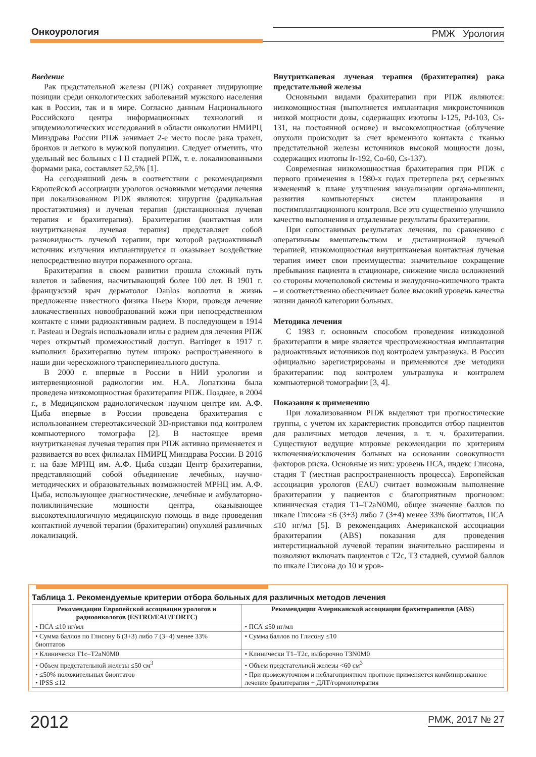Онкоурология РМЖ Урология
Введение
Рак предстательной железы (РПЖ) сохраняет лидирующие позиции среди онкологических заболеваний мужского населения как в России, так и в мире. Согласно данным Национального Российского центра информационных технологий и эпидемиологических исследований в области онкологии НМИРЦ Минздрава России РПЖ занимает 2-е место после рака трахеи, бронхов и легкого в мужской популяции. Следует отметить, что удельный вес больных с I II стадией РПЖ, т. е. локализованными формами рака, составляет 52,5% [1].
На сегодняшний день в соответствии с рекомендациями Европейской ассоциации урологов основными методами лечения при локализованном РПЖ являются: хирургия (радикальная простатэктомия) и лучевая терапия (дистанционная лучевая терапия и брахитерапия). Брахитерапия (контактная или внутритканевая лучевая терапия) представляет собой разновидность лучевой терапии, при которой радиоактивный источник излучения имплантируется и оказывает воздействие непосредственно внутри пораженного органа.
Брахитерапия в своем развитии прошла сложный путь взлетов и забвения, насчитывающий более 100 лет. В 1901 г. французский врач дерматолог Danlos воплотил в жизнь предложение известного физика Пьера Кюри, проведя лечение злокачественных новообразований кожи при непосредственном контакте с ними радиоактивным радием. В последующем в 1914 г. Pasteau и Degrais использовали иглы с радием для лечения РПЖ через открытый промежностный доступ. Barringer в 1917 г. выполнил брахитерапию путем широко распространенного в наши дни черескожного трансперинеального доступа.
В 2000 г. впервые в России в НИИ урологии и интервенционной радиологии им. Н.А. Лопаткина была проведена низкомощностная брахитерапия РПЖ. Позднее, в 2004 г., в Медицинском радиологическом научном центре им. А.Ф. Цыба впервые в России проведена брахитерапия с использованием стереотаксической 3D-приставки под контролем компьютерного томографа [2]. В настоящее время внутритканевая лучевая терапия при РПЖ активно применяется и развивается во всех филиалах НМИРЦ Минздрава России. В 2016 г. на базе МРНЦ им. А.Ф. Цыба создан Центр брахитерапии, представляющий собой объединение лечебных, научно-методических и образовательных возможностей МРНЦ им. А.Ф. Цыба, использующее диагностические, лечебные и амбулаторно-поликлинические мощности центра, оказывающее высокотехнологичную медицинскую помощь в виде проведения контактной лучевой терапии (брахитерапии) опухолей различных локализаций.
Внутритканевая лучевая терапия (брахитерапия) рака предстательной железы
Основными видами брахитерапии при РПЖ являются: низкомощностная (выполняется имплантация микроисточников низкой мощности дозы, содержащих изотопы I-125, Pd-103, Cs-131, на постоянной основе) и высокомощностная (облучение опухоли происходит за счет временного контакта с тканью предстательной железы источников высокой мощности дозы, содержащих изотопы Ir-192, Co-60, Cs-137).
Современная низкомощностная брахитерапия при РПЖ с первого применения в 1980-х годах претерпела ряд серьезных изменений в плане улучшения визуализации органа-мишени, развития компьютерных систем планирования и постимплантационного контроля. Все это существенно улучшило качество выполнения и отдаленные результаты брахитерапии.
При сопоставимых результатах лечения, по сравнению с оперативным вмешательством и дистанционной лучевой терапией, низкомощностная внутритканевая контактная лучевая терапия имеет свои преимущества: значительное сокращение пребывания пациента в стационаре, снижение числа осложнений со стороны мочеполовой системы и желудочно-кишечного тракта – и соответственно обеспечивает более высокий уровень качества жизни данной категории больных.
Методика лечения
С 1983 г. основным способом проведения низкодозной брахитерапии в мире является чреспромежностная имплантация радиоактивных источников под контролем ультразвука. В России официально зарегистрированы и применяются две методики брахитерапии: под контролем ультразвука и контролем компьютерной томографии [3, 4].
Показания к применению
При локализованном РПЖ выделяют три прогностические группы, с учетом их характеристик проводится отбор пациентов для различных методов лечения, в т. ч. брахитерапии. Существуют ведущие мировые рекомендации по критериям включения/исключения больных на основании совокупности факторов риска. Основные из них: уровень ПСА, индекс Глисона, стадия T (местная распространенность процесса). Европейская ассоциация урологов (EAU) считает возможным выполнение брахитерапии у пациентов с благоприятным прогнозом: клиническая стадия T1–T2aN0M0, общее значение баллов по шкале Глисона ≤6 (3+3) либо 7 (3+4) менее 33% биоптатов, ПСА ≤10 нг/мл [5]. В рекомендациях Американской ассоциации брахитерапии (ABS) показания для проведения интерстициальной лучевой терапии значительно расширены и позволяют включать пациентов с T2c, T3 стадией, суммой баллов по шкале Глисона до 10 и уров-
Таблица 1. Рекомендуемые критерии отбора больных для различных методов лечения
| Рекомендации Европейской ассоциации урологов и радиоонкологов (ESTRO/EAU/EORTC) | Рекомендации Американской ассоциации брахитерапевтов (ABS) |
| --- | --- |
| • ПСА ≤10 нг/мл | • ПСА ≤50 нг/мл |
| • Сумма баллов по Глисону 6 (3+3) либо 7 (3+4) менее 33% биоптатов | • Сумма баллов по Глисону ≤10 |
| • Клинически T1c–T2aN0M0 | • Клинически T1–T2c, выборочно T3N0M0 |
| • Объем предстательной железы ≤50 см<sup>3</sup> | • Объем предстательной железы <60 см<sup>3</sup> |
| • ≤50% положительных биоптатов • IPSS ≤12 | • При промежуточном и неблагоприятном прогнозе применяется комбинированное лечение брахитерапия + ДЛТ/гормонотерапия |
2012 РМЖ, 2017 № 27